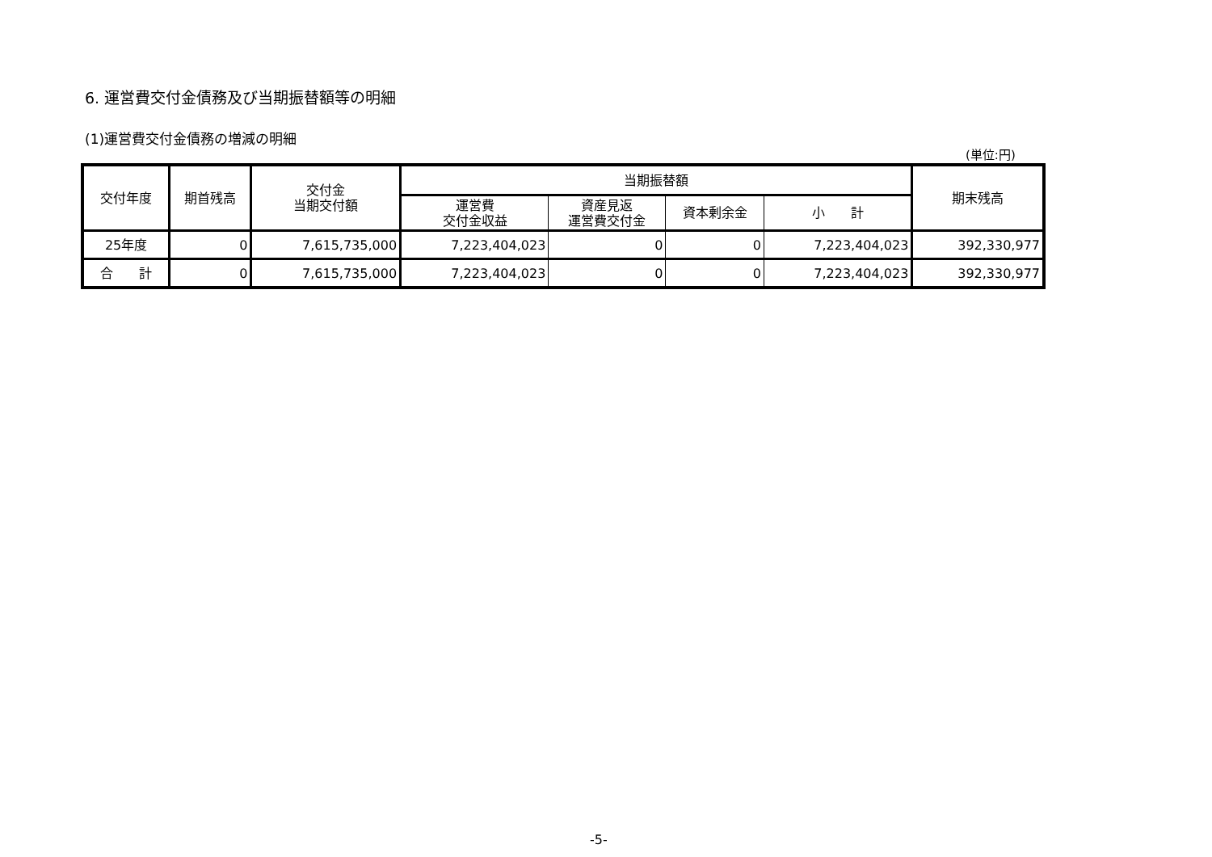6. 運営費交付金債務及び当期振替額等の明細
(1)運営費交付金債務の増減の明細
(単位:円)
| 交付年度 | 期首残高 | 交付金 当期交付額 | 当期振替額 | | | | 期末残高 |
| --- | --- | --- | --- | --- | --- | --- | --- |
| | | | 運営費 交付金収益 | 資産見返 運営費交付金 | 資本剰余金 | 小 計 | |
| 25年度 | 0 | 7,615,735,000 | 7,223,404,023 | 0 | 0 | 7,223,404,023 | 392,330,977 |
| 合 計 | 0 | 7,615,735,000 | 7,223,404,023 | 0 | 0 | 7,223,404,023 | 392,330,977 |
-5-